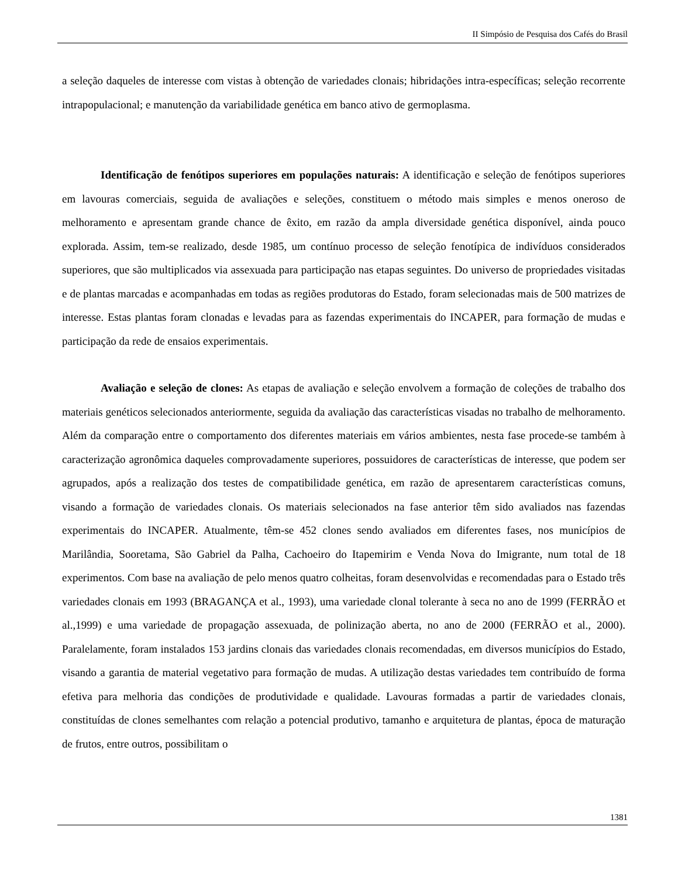II Simpósio de Pesquisa dos Cafés do Brasil
a seleção daqueles de interesse com vistas à obtenção de variedades clonais; hibridações intra-específicas; seleção recorrente intrapopulacional; e manutenção da variabilidade genética em banco ativo de germoplasma.
Identificação de fenótipos superiores em populações naturais: A identificação e seleção de fenótipos superiores em lavouras comerciais, seguida de avaliações e seleções, constituem o método mais simples e menos oneroso de melhoramento e apresentam grande chance de êxito, em razão da ampla diversidade genética disponível, ainda pouco explorada. Assim, tem-se realizado, desde 1985, um contínuo processo de seleção fenotípica de indivíduos considerados superiores, que são multiplicados via assexuada para participação nas etapas seguintes. Do universo de propriedades visitadas e de plantas marcadas e acompanhadas em todas as regiões produtoras do Estado, foram selecionadas mais de 500 matrizes de interesse. Estas plantas foram clonadas e levadas para as fazendas experimentais do INCAPER, para formação de mudas e participação da rede de ensaios experimentais.
Avaliação e seleção de clones: As etapas de avaliação e seleção envolvem a formação de coleções de trabalho dos materiais genéticos selecionados anteriormente, seguida da avaliação das características visadas no trabalho de melhoramento. Além da comparação entre o comportamento dos diferentes materiais em vários ambientes, nesta fase procede-se também à caracterização agronômica daqueles comprovadamente superiores, possuidores de características de interesse, que podem ser agrupados, após a realização dos testes de compatibilidade genética, em razão de apresentarem características comuns, visando a formação de variedades clonais. Os materiais selecionados na fase anterior têm sido avaliados nas fazendas experimentais do INCAPER. Atualmente, têm-se 452 clones sendo avaliados em diferentes fases, nos municípios de Marilândia, Sooretama, São Gabriel da Palha, Cachoeiro do Itapemirim e Venda Nova do Imigrante, num total de 18 experimentos. Com base na avaliação de pelo menos quatro colheitas, foram desenvolvidas e recomendadas para o Estado três variedades clonais em 1993 (BRAGANÇA et al., 1993), uma variedade clonal tolerante à seca no ano de 1999 (FERRÃO et al.,1999) e uma variedade de propagação assexuada, de polinização aberta, no ano de 2000 (FERRÃO et al., 2000). Paralelamente, foram instalados 153 jardins clonais das variedades clonais recomendadas, em diversos municípios do Estado, visando a garantia de material vegetativo para formação de mudas. A utilização destas variedades tem contribuído de forma efetiva para melhoria das condições de produtividade e qualidade. Lavouras formadas a partir de variedades clonais, constituídas de clones semelhantes com relação a potencial produtivo, tamanho e arquitetura de plantas, época de maturação de frutos, entre outros, possibilitam o
1381